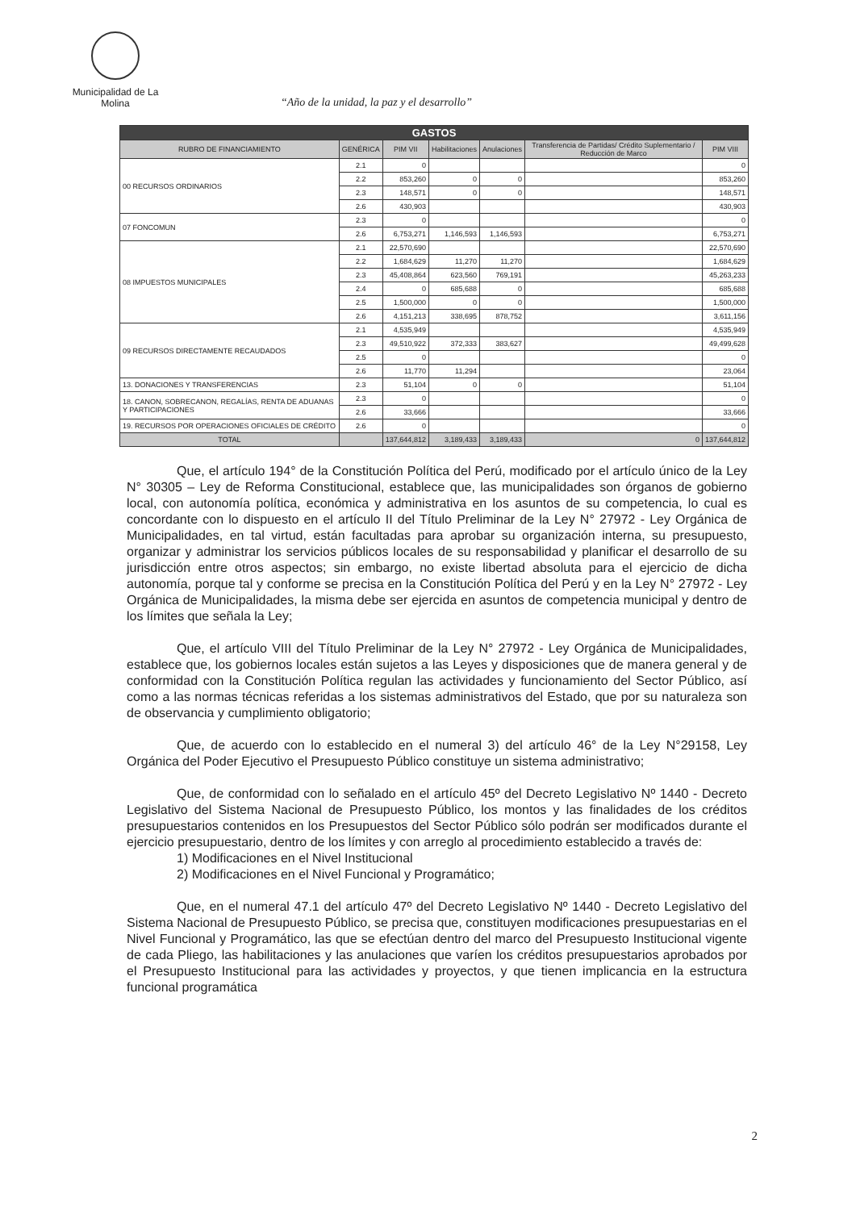Municipalidad de La Molina
“Año de la unidad, la paz y el desarrollo”
| GASTOS | | | | | | |
| --- | --- | --- | --- | --- | --- | --- |
| RUBRO DE FINANCIAMIENTO | GENÉRICA | PIM VII | Habilitaciones | Anulaciones | Transferencia de Partidas/ Crédito Suplementario / Reducción de Marco | PIM VIII |
| 00 RECURSOS ORDINARIOS | 2.1 | 0 | | | | 0 |
| | 2.2 | 853,260 | 0 | 0 | | 853,260 |
| | 2.3 | 148,571 | 0 | 0 | | 148,571 |
| | 2.6 | 430,903 | | | | 430,903 |
| 07 FONCOMUN | 2.3 | 0 | | | | 0 |
| | 2.6 | 6,753,271 | 1,146,593 | 1,146,593 | | 6,753,271 |
| 08 IMPUESTOS MUNICIPALES | 2.1 | 22,570,690 | | | | 22,570,690 |
| | 2.2 | 1,684,629 | 11,270 | 11,270 | | 1,684,629 |
| | 2.3 | 45,408,864 | 623,560 | 769,191 | | 45,263,233 |
| | 2.4 | 0 | 685,688 | 0 | | 685,688 |
| | 2.5 | 1,500,000 | 0 | 0 | | 1,500,000 |
| | 2.6 | 4,151,213 | 338,695 | 878,752 | | 3,611,156 |
| 09 RECURSOS DIRECTAMENTE RECAUDADOS | 2.1 | 4,535,949 | | | | 4,535,949 |
| | 2.3 | 49,510,922 | 372,333 | 383,627 | | 49,499,628 |
| | 2.5 | 0 | | | | 0 |
| | 2.6 | 11,770 | 11,294 | | | 23,064 |
| 13. DONACIONES Y TRANSFERENCIAS | 2.3 | 51,104 | 0 | 0 | | 51,104 |
| 18. CANON, SOBRECANON, REGALÍAS, RENTA DE ADUANAS Y PARTICIPACIONES | 2.3 | 0 | | | | 0 |
| | 2.6 | 33,666 | | | | 33,666 |
| 19. RECURSOS POR OPERACIONES OFICIALES DE CRÉDITO | 2.6 | 0 | | | | 0 |
| TOTAL | | 137,644,812 | 3,189,433 | 3,189,433 | 0 | 137,644,812 |
Que, el artículo 194° de la Constitución Política del Perú, modificado por el artículo único de la Ley N° 30305 – Ley de Reforma Constitucional, establece que, las municipalidades son órganos de gobierno local, con autonomía política, económica y administrativa en los asuntos de su competencia, lo cual es concordante con lo dispuesto en el artículo II del Título Preliminar de la Ley N° 27972 - Ley Orgánica de Municipalidades, en tal virtud, están facultadas para aprobar su organización interna, su presupuesto, organizar y administrar los servicios públicos locales de su responsabilidad y planificar el desarrollo de su jurisdicción entre otros aspectos; sin embargo, no existe libertad absoluta para el ejercicio de dicha autonomía, porque tal y conforme se precisa en la Constitución Política del Perú y en la Ley N° 27972 - Ley Orgánica de Municipalidades, la misma debe ser ejercida en asuntos de competencia municipal y dentro de los límites que señala la Ley;
Que, el artículo VIII del Título Preliminar de la Ley N° 27972 - Ley Orgánica de Municipalidades, establece que, los gobiernos locales están sujetos a las Leyes y disposiciones que de manera general y de conformidad con la Constitución Política regulan las actividades y funcionamiento del Sector Público, así como a las normas técnicas referidas a los sistemas administrativos del Estado, que por su naturaleza son de observancia y cumplimiento obligatorio;
Que, de acuerdo con lo establecido en el numeral 3) del artículo 46° de la Ley N°29158, Ley Orgánica del Poder Ejecutivo el Presupuesto Público constituye un sistema administrativo;
Que, de conformidad con lo señalado en el artículo 45º del Decreto Legislativo Nº 1440 - Decreto Legislativo del Sistema Nacional de Presupuesto Público, los montos y las finalidades de los créditos presupuestarios contenidos en los Presupuestos del Sector Público sólo podrán ser modificados durante el ejercicio presupuestario, dentro de los límites y con arreglo al procedimiento establecido a través de:
1) Modificaciones en el Nivel Institucional
2) Modificaciones en el Nivel Funcional y Programático;
Que, en el numeral 47.1 del artículo 47º del Decreto Legislativo Nº 1440 - Decreto Legislativo del Sistema Nacional de Presupuesto Público, se precisa que, constituyen modificaciones presupuestarias en el Nivel Funcional y Programático, las que se efectúan dentro del marco del Presupuesto Institucional vigente de cada Pliego, las habilitaciones y las anulaciones que varíen los créditos presupuestarios aprobados por el Presupuesto Institucional para las actividades y proyectos, y que tienen implicancia en la estructura funcional programática
2